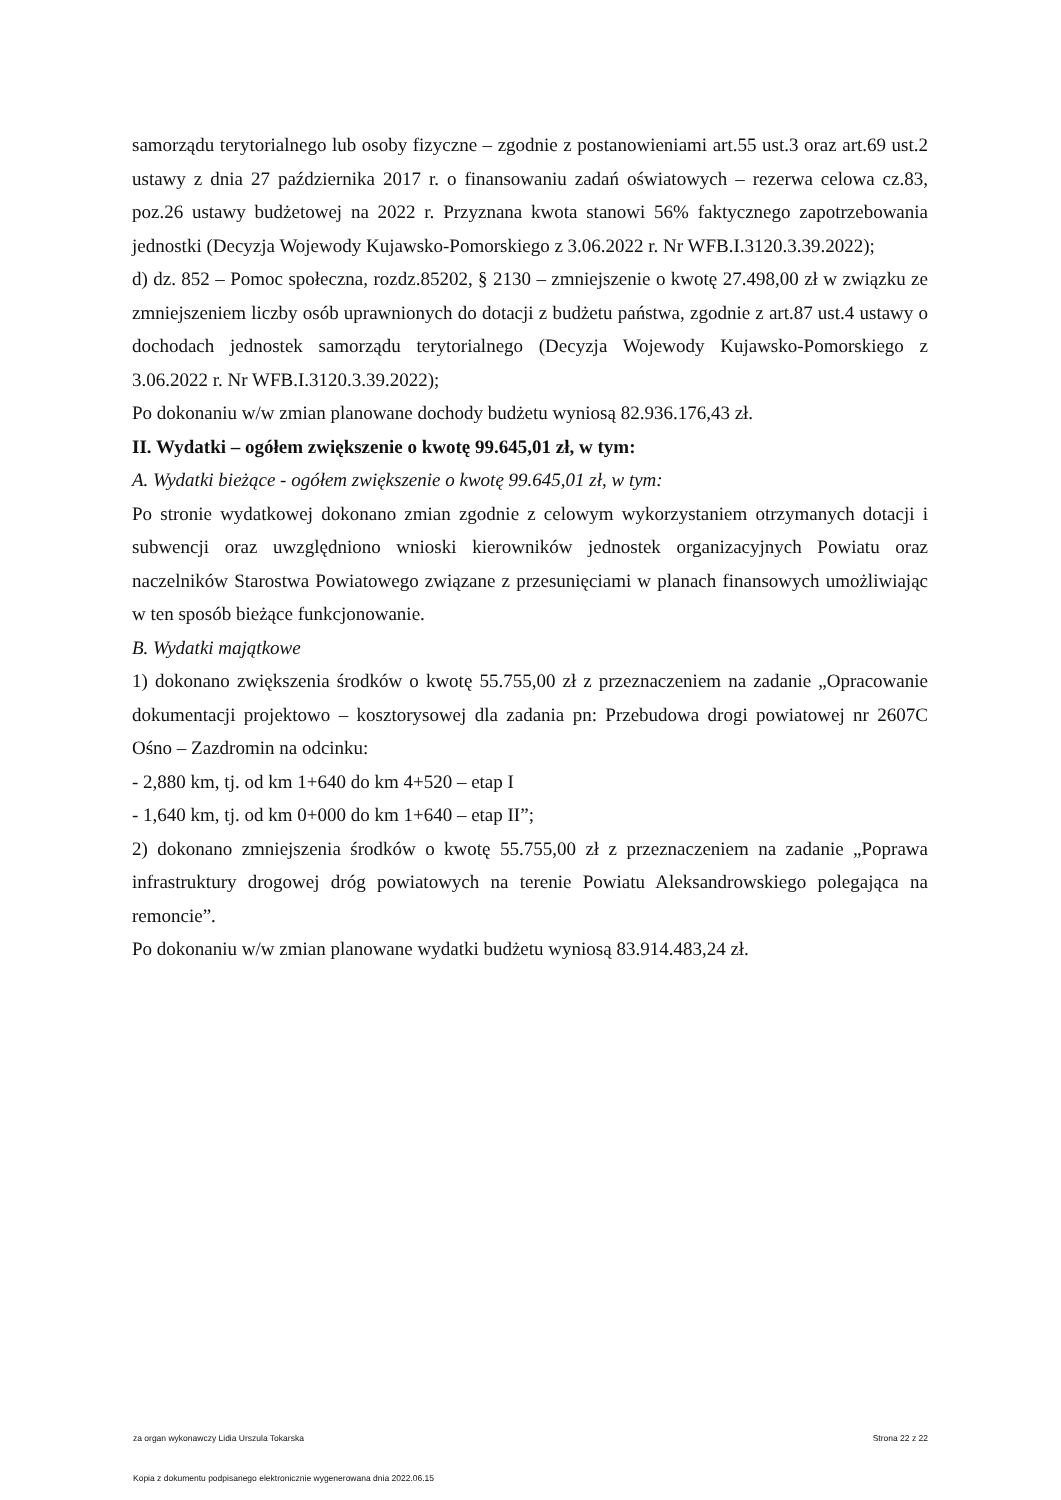samorządu terytorialnego lub osoby fizyczne – zgodnie z postanowieniami art.55 ust.3 oraz art.69 ust.2 ustawy z dnia 27 października 2017 r. o finansowaniu zadań oświatowych – rezerwa celowa cz.83, poz.26 ustawy budżetowej na 2022 r. Przyznana kwota stanowi 56% faktycznego zapotrzebowania jednostki (Decyzja Wojewody Kujawsko-Pomorskiego z 3.06.2022 r. Nr WFB.I.3120.3.39.2022);
d) dz. 852 – Pomoc społeczna, rozdz.85202, § 2130 – zmniejszenie o kwotę 27.498,00 zł w związku ze zmniejszeniem liczby osób uprawnionych do dotacji z budżetu państwa, zgodnie z art.87 ust.4 ustawy o dochodach jednostek samorządu terytorialnego (Decyzja Wojewody Kujawsko-Pomorskiego z 3.06.2022 r. Nr WFB.I.3120.3.39.2022);
Po dokonaniu w/w zmian planowane dochody budżetu wyniosą 82.936.176,43 zł.
II. Wydatki – ogółem zwiększenie o kwotę 99.645,01 zł, w tym:
A. Wydatki bieżące - ogółem zwiększenie o kwotę 99.645,01 zł, w tym:
Po stronie wydatkowej dokonano zmian zgodnie z celowym wykorzystaniem otrzymanych dotacji i subwencji oraz uwzględniono wnioski kierowników jednostek organizacyjnych Powiatu oraz naczelników Starostwa Powiatowego związane z przesunięciami w planach finansowych umożliwiając w ten sposób bieżące funkcjonowanie.
B. Wydatki majątkowe
1) dokonano zwiększenia środków o kwotę 55.755,00 zł z przeznaczeniem na zadanie „Opracowanie dokumentacji projektowo – kosztorysowej dla zadania pn: Przebudowa drogi powiatowej nr 2607C Ośno – Zazdromin na odcinku:
- 2,880 km, tj. od km 1+640 do km 4+520 – etap I
- 1,640 km, tj. od km 0+000 do km 1+640 – etap II”;
2) dokonano zmniejszenia środków o kwotę 55.755,00 zł z przeznaczeniem na zadanie „Poprawa infrastruktury drogowej dróg powiatowych na terenie Powiatu Aleksandrowskiego polegająca na remoncie”.
Po dokonaniu w/w zmian planowane wydatki budżetu wyniosą 83.914.483,24 zł.
za organ wykonawczy Lidia Urszula Tokarska Strona 22 z 22
Kopia z dokumentu podpisanego elektronicznie wygenerowana dnia 2022.06.15